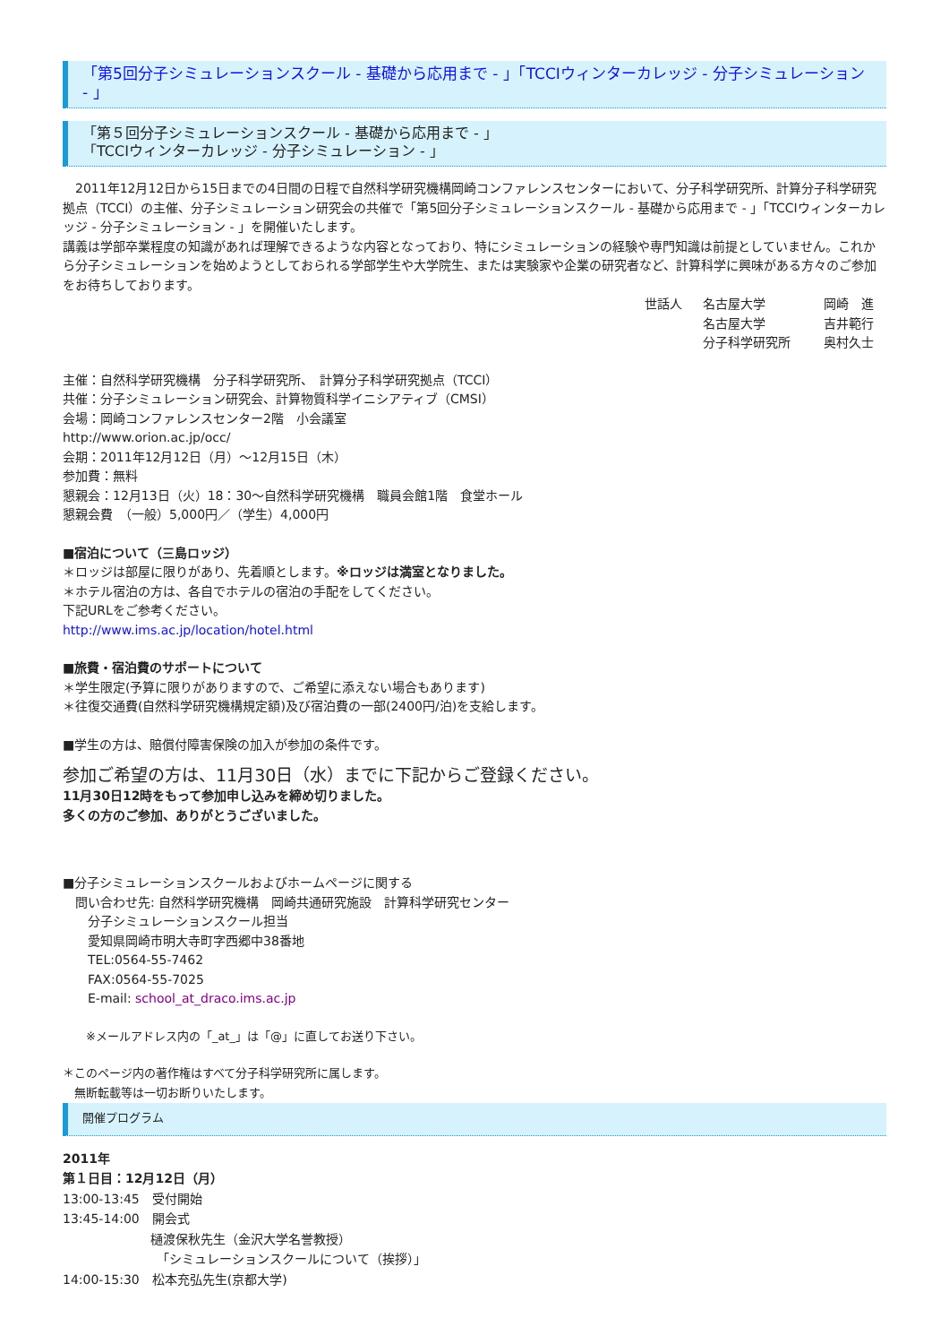「第5回分子シミュレーションスクール - 基礎から応用まで - 」「TCCIウィンターカレッジ - 分子シミュレーション - 」
「第５回分子シミュレーションスクール - 基礎から応用まで - 」
「TCCIウィンターカレッジ - 分子シミュレーション - 」
　2011年12月12日から15日までの4日間の日程で自然科学研究機構岡崎コンファレンスセンターにおいて、分子科学研究所、計算分子科学研究拠点（TCCI）の主催、分子シミュレーション研究会の共催で「第5回分子シミュレーションスクール - 基礎から応用まで - 」「TCCIウィンターカレッジ - 分子シミュレーション - 」を開催いたします。
講義は学部卒業程度の知識があれば理解できるような内容となっており、特にシミュレーションの経験や専門知識は前提としていません。これから分子シミュレーションを始めようとしておられる学部学生や大学院生、または実験家や企業の研究者など、計算科学に興味がある方々のご参加をお待ちしております。
世話人 名古屋大学 岡崎　進 名古屋大学 吉井範行 分子科学研究所 奥村久士
主催：自然科学研究機構　分子科学研究所、　計算分子科学研究拠点（TCCI）
共催：分子シミュレーション研究会、計算物質科学イニシアティブ（CMSI）
会場：岡崎コンファレンスセンター2階　小会議室
http://www.orion.ac.jp/occ/
会期：2011年12月12日（月）～12月15日（木）
参加費：無料
懇親会：12月13日（火）18：30～自然科学研究機構　職員会館1階　食堂ホール
懇親会費　（一般）5,000円／（学生）4,000円
■宿泊について（三島ロッジ）
＊ロッジは部屋に限りがあり、先着順とします。※ロッジは満室となりました。
＊ホテル宿泊の方は、各自でホテルの宿泊の手配をしてください。
下記URLをご参考ください。
http://www.ims.ac.jp/location/hotel.html
■旅費・宿泊費のサポートについて
＊学生限定(予算に限りがありますので、ご希望に添えない場合もあります)
＊往復交通費(自然科学研究機構規定額)及び宿泊費の一部(2400円/泊)を支給します。
■学生の方は、賠償付障害保険の加入が参加の条件です。
参加ご希望の方は、11月30日（水）までに下記からご登録ください。
11月30日12時をもって参加申し込みを締め切りました。
多くの方のご参加、ありがとうございました。
■分子シミュレーションスクールおよびホームページに関する
　問い合わせ先: 自然科学研究機構　岡崎共通研究施設　計算科学研究センター
　　分子シミュレーションスクール担当
　　愛知県岡崎市明大寺町字西郷中38番地
　　TEL:0564-55-7462
　　FAX:0564-55-7025
　　E-mail: school_at_draco.ims.ac.jp
　　※メールアドレス内の「_at_」は「@」に直してお送り下さい。
＊このページ内の著作権はすべて分子科学研究所に属します。
　無断転載等は一切お断りいたします。
開催プログラム
2011年
第１日目：12月12日（月）
13:00-13:45　受付開始
13:45-14:00　開会式
　　　　　　　樋渡保秋先生（金沢大学名誉教授）
　　　　　　　　「シミュレーションスクールについて（挨拶）」
14:00-15:30　松本充弘先生(京都大学)